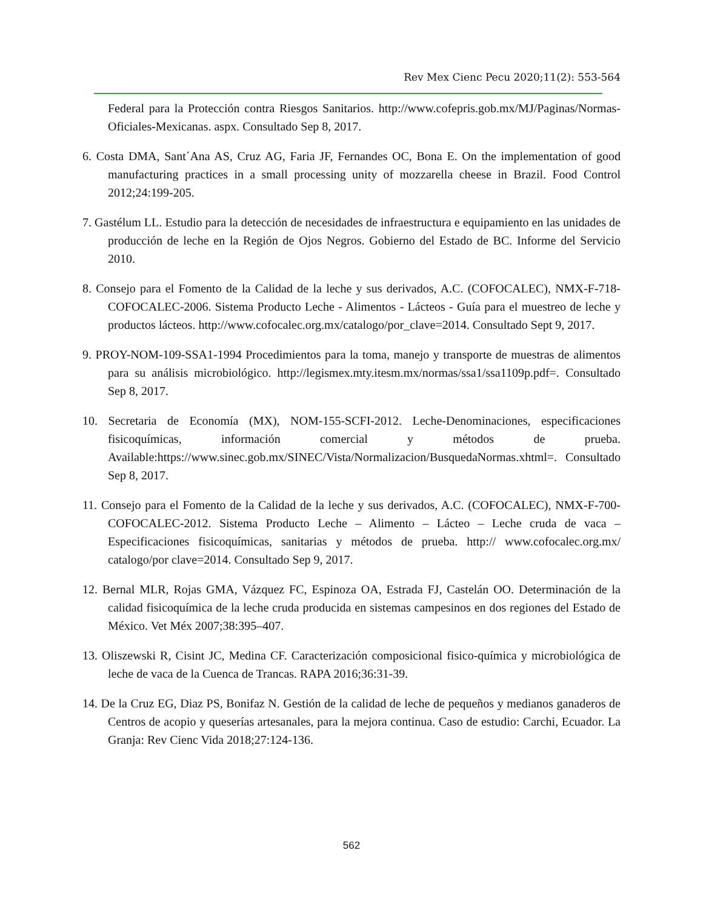Rev Mex Cienc Pecu 2020;11(2): 553-564
Federal para la Protección contra Riesgos Sanitarios. http://www.cofepris.gob.mx/MJ/Paginas/Normas-Oficiales-Mexicanas. aspx. Consultado Sep 8, 2017.
6. Costa DMA, Sant´Ana AS, Cruz AG, Faria JF, Fernandes OC, Bona E. On the implementation of good manufacturing practices in a small processing unity of mozzarella cheese in Brazil. Food Control 2012;24:199-205.
7. Gastélum LL. Estudio para la detección de necesidades de infraestructura e equipamiento en las unidades de producción de leche en la Región de Ojos Negros. Gobierno del Estado de BC. Informe del Servicio 2010.
8. Consejo para el Fomento de la Calidad de la leche y sus derivados, A.C. (COFOCALEC), NMX-F-718-COFOCALEC-2006. Sistema Producto Leche - Alimentos - Lácteos - Guía para el muestreo de leche y productos lácteos. http://www.cofocalec.org.mx/catalogo/por_clave=2014. Consultado Sept 9, 2017.
9. PROY-NOM-109-SSA1-1994 Procedimientos para la toma, manejo y transporte de muestras de alimentos para su análisis microbiológico. http://legismex.mty.itesm.mx/normas/ssa1/ssa1109p.pdf=. Consultado Sep 8, 2017.
10. Secretaria de Economía (MX), NOM-155-SCFI-2012. Leche-Denominaciones, especificaciones fisicoquímicas, información comercial y métodos de prueba. Available:https://www.sinec.gob.mx/SINEC/Vista/Normalizacion/BusquedaNormas.xhtml=. Consultado Sep 8, 2017.
11. Consejo para el Fomento de la Calidad de la leche y sus derivados, A.C. (COFOCALEC), NMX-F-700-COFOCALEC-2012. Sistema Producto Leche – Alimento – Lácteo – Leche cruda de vaca – Especificaciones fisicoquímicas, sanitarias y métodos de prueba. http:// www.cofocalec.org.mx/ catalogo/por clave=2014. Consultado Sep 9, 2017.
12. Bernal MLR, Rojas GMA, Vázquez FC, Espinoza OA, Estrada FJ, Castelán OO. Determinación de la calidad fisicoquímica de la leche cruda producida en sistemas campesinos en dos regiones del Estado de México. Vet Méx 2007;38:395–407.
13. Oliszewski R, Cisint JC, Medina CF. Caracterización composicional fisico-química y microbiológica de leche de vaca de la Cuenca de Trancas. RAPA 2016;36:31-39.
14. De la Cruz EG, Diaz PS, Bonifaz N. Gestión de la calidad de leche de pequeños y medianos ganaderos de Centros de acopio y queserías artesanales, para la mejora continua. Caso de estudio: Carchi, Ecuador. La Granja: Rev Cienc Vida 2018;27:124-136.
562